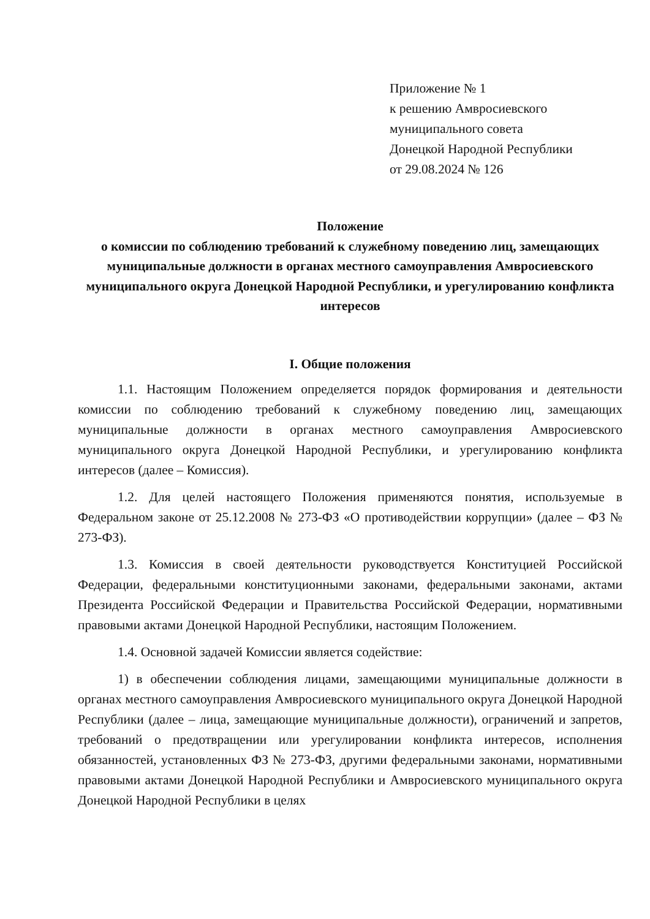Приложение № 1
к решению Амвросиевского
муниципального совета
Донецкой Народной Республики
от 29.08.2024 № 126
Положение
о комиссии по соблюдению требований к служебному поведению лиц, замещающих муниципальные должности в органах местного самоуправления Амвросиевского муниципального округа Донецкой Народной Республики, и урегулированию конфликта интересов
I. Общие положения
1.1. Настоящим Положением определяется порядок формирования и деятельности комиссии по соблюдению требований к служебному поведению лиц, замещающих муниципальные должности в органах местного самоуправления Амвросиевского муниципального округа Донецкой Народной Республики, и урегулированию конфликта интересов (далее – Комиссия).
1.2. Для целей настоящего Положения применяются понятия, используемые в Федеральном законе от 25.12.2008 № 273-ФЗ «О противодействии коррупции» (далее – ФЗ № 273-ФЗ).
1.3. Комиссия в своей деятельности руководствуется Конституцией Российской Федерации, федеральными конституционными законами, федеральными законами, актами Президента Российской Федерации и Правительства Российской Федерации, нормативными правовыми актами Донецкой Народной Республики, настоящим Положением.
1.4. Основной задачей Комиссии является содействие:
1) в обеспечении соблюдения лицами, замещающими муниципальные должности в органах местного самоуправления Амвросиевского муниципального округа Донецкой Народной Республики (далее – лица, замещающие муниципальные должности), ограничений и запретов, требований о предотвращении или урегулировании конфликта интересов, исполнения обязанностей, установленных ФЗ № 273-ФЗ, другими федеральными законами, нормативными правовыми актами Донецкой Народной Республики и Амвросиевского муниципального округа Донецкой Народной Республики в целях